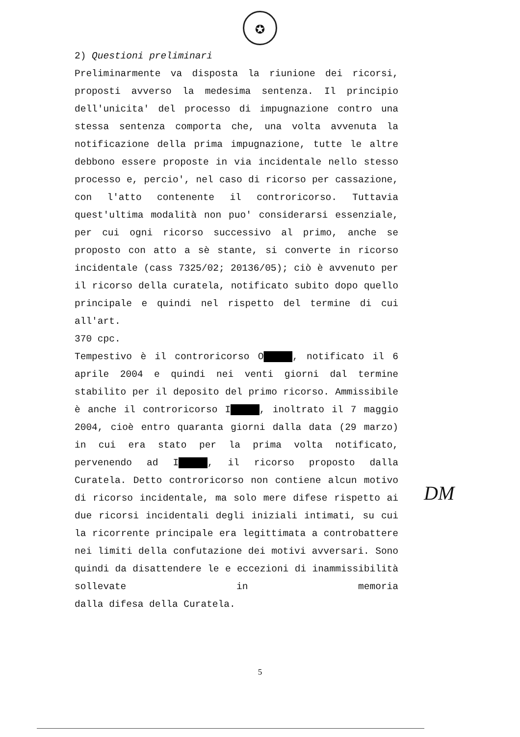✪
2) Questioni preliminari
Preliminarmente va disposta la riunione dei ricorsi, proposti avverso la medesima sentenza. Il principio dell'unicita' del processo di impugnazione contro una stessa sentenza comporta che, una volta avvenuta la notificazione della prima impugnazione, tutte le altre debbono essere proposte in via incidentale nello stesso processo e, percio', nel caso di ricorso per cassazione, con l'atto contenente il controricorso. Tuttavia quest'ultima modalità non puo' considerarsi essenziale, per cui ogni ricorso successivo al primo, anche se proposto con atto a sè stante, si converte in ricorso incidentale (cass 7325/02; 20136/05); ciò è avvenuto per il ricorso della curatela, notificato subito dopo quello principale e quindi nel rispetto del termine di cui all'art.
370 cpc.
Tempestivo è il controricorso O█████, notificato il 6 aprile 2004 e quindi nei venti giorni dal termine stabilito per il deposito del primo ricorso. Ammissibile è anche il controricorso I█████, inoltrato il 7 maggio 2004, cioè entro quaranta giorni dalla data (29 marzo) in cui era stato per la prima volta notificato, pervenendo ad I█████, il ricorso proposto dalla Curatela. Detto controricorso non contiene alcun motivo di ricorso incidentale, ma solo mere difese rispetto ai due ricorsi incidentali degli iniziali intimati, su cui la ricorrente principale era legittimata a controbattere nei limiti della confutazione dei motivi avversari. Sono quindi da disattendere le e eccezioni di inammissibilità sollevate in memoria
dalla difesa della Curatela.
5
DM